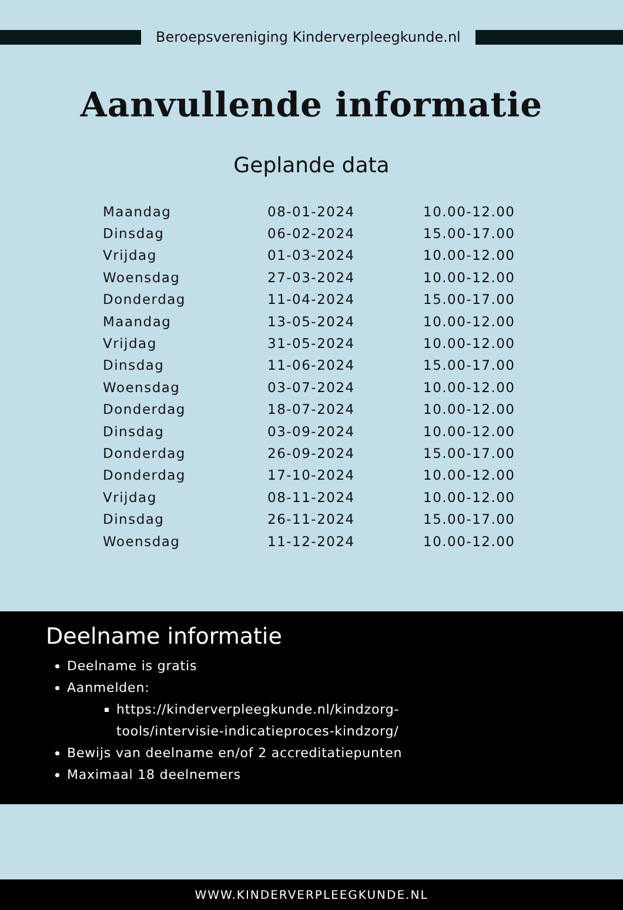Beroepsvereniging Kinderverpleegkunde.nl
Aanvullende informatie
Geplande data
| Maandag | 08-01-2024 | 10.00-12.00 |
| Dinsdag | 06-02-2024 | 15.00-17.00 |
| Vrijdag | 01-03-2024 | 10.00-12.00 |
| Woensdag | 27-03-2024 | 10.00-12.00 |
| Donderdag | 11-04-2024 | 15.00-17.00 |
| Maandag | 13-05-2024 | 10.00-12.00 |
| Vrijdag | 31-05-2024 | 10.00-12.00 |
| Dinsdag | 11-06-2024 | 15.00-17.00 |
| Woensdag | 03-07-2024 | 10.00-12.00 |
| Donderdag | 18-07-2024 | 10.00-12.00 |
| Dinsdag | 03-09-2024 | 10.00-12.00 |
| Donderdag | 26-09-2024 | 15.00-17.00 |
| Donderdag | 17-10-2024 | 10.00-12.00 |
| Vrijdag | 08-11-2024 | 10.00-12.00 |
| Dinsdag | 26-11-2024 | 15.00-17.00 |
| Woensdag | 11-12-2024 | 10.00-12.00 |
Deelname informatie
Deelname is gratis
Aanmelden:
https://kinderverpleegkunde.nl/kindzorg-
tools/intervisie-indicatieproces-kindzorg/
Bewijs van deelname en/of 2 accreditatiepunten
Maximaal 18 deelnemers
WWW.KINDERVERPLEEGKUNDE.NL